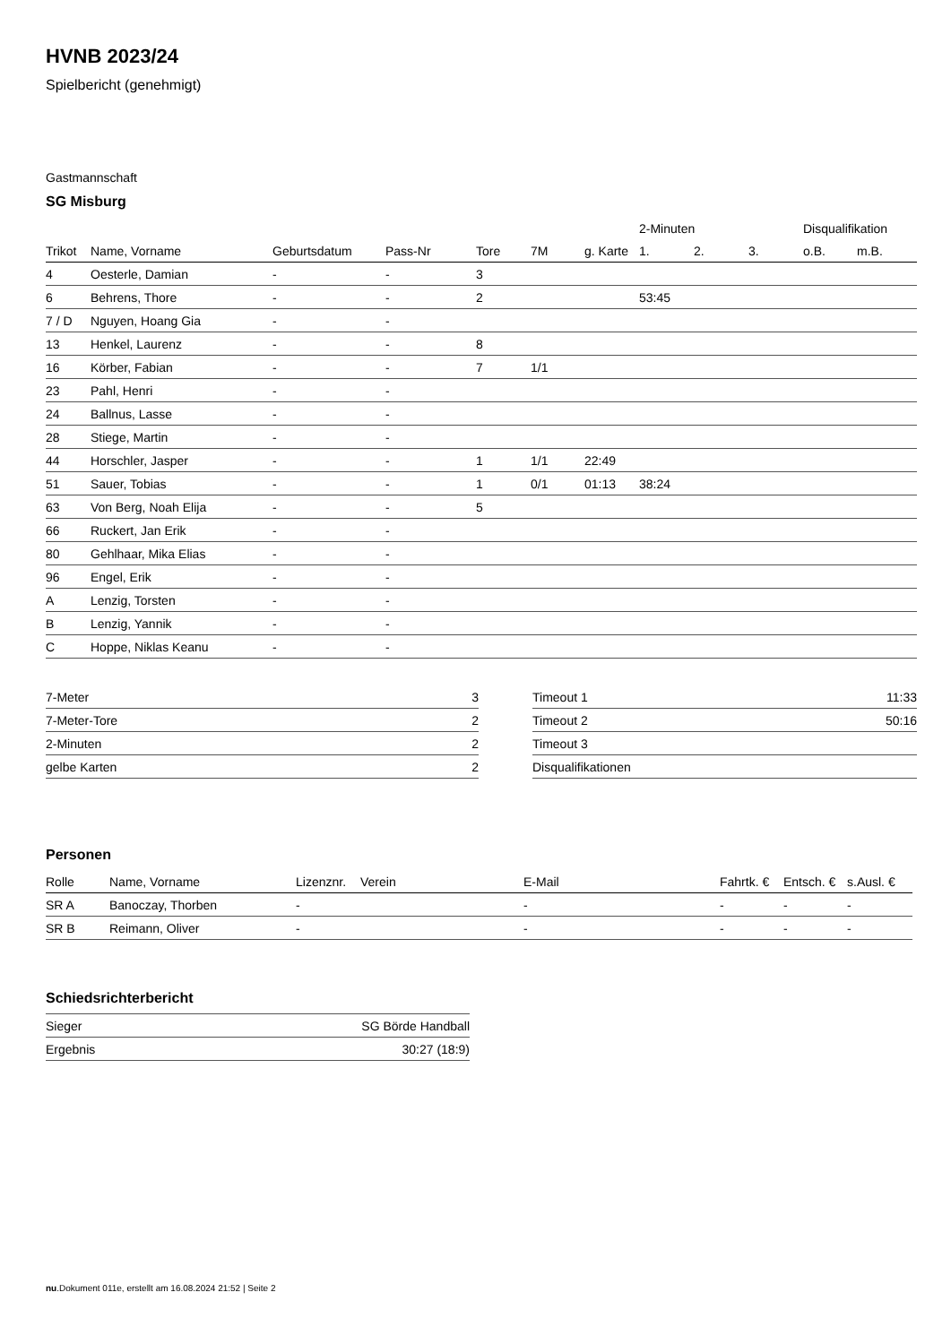HVNB 2023/24
Spielbericht (genehmigt)
Gastmannschaft
SG Misburg
| | | | | | | | 2-Minuten | | | Disqualifikation | |
| Trikot | Name, Vorname | Geburtsdatum | Pass-Nr | Tore | 7M | g. Karte | 1. | 2. | 3. | o.B. | m.B. |
| 4 | Oesterle, Damian | - | - | 3 | | | | | | | |
| 6 | Behrens, Thore | - | - | 2 | | | 53:45 | | | | |
| 7 / D | Nguyen, Hoang Gia | - | - | | | | | | | | |
| 13 | Henkel, Laurenz | - | - | 8 | | | | | | | |
| 16 | Körber, Fabian | - | - | 7 | 1/1 | | | | | | |
| 23 | Pahl, Henri | - | - | | | | | | | | |
| 24 | Ballnus, Lasse | - | - | | | | | | | | |
| 28 | Stiege, Martin | - | - | | | | | | | | |
| 44 | Horschler, Jasper | - | - | 1 | 1/1 | 22:49 | | | | | |
| 51 | Sauer, Tobias | - | - | 1 | 0/1 | 01:13 | 38:24 | | | | |
| 63 | Von Berg, Noah Elija | - | - | 5 | | | | | | | |
| 66 | Ruckert, Jan Erik | - | - | | | | | | | | |
| 80 | Gehlhaar, Mika Elias | - | - | | | | | | | | |
| 96 | Engel, Erik | - | - | | | | | | | | |
| A | Lenzig, Torsten | - | - | | | | | | | | |
| B | Lenzig, Yannik | - | - | | | | | | | | |
| C | Hoppe, Niklas Keanu | - | - | | | | | | | | |
| 7-Meter | 3 |
| 7-Meter-Tore | 2 |
| 2-Minuten | 2 |
| gelbe Karten | 2 |
| Timeout 1 | 11:33 |
| Timeout 2 | 50:16 |
| Timeout 3 | |
| Disqualifikationen | |
Personen
| Rolle | Name, Vorname | Lizenznr. | Verein | E-Mail | Fahrtk. € | Entsch. € | s.Ausl. € |
| --- | --- | --- | --- | --- | --- | --- | --- |
| SR A | Banoczay, Thorben | - | | - | - | - | - |
| SR B | Reimann, Oliver | - | | - | - | - | - |
Schiedsrichterbericht
| Sieger | SG Börde Handball |
| Ergebnis | 30:27 (18:9) |
nu.Dokument 011e, erstellt am 16.08.2024 21:52 | Seite 2